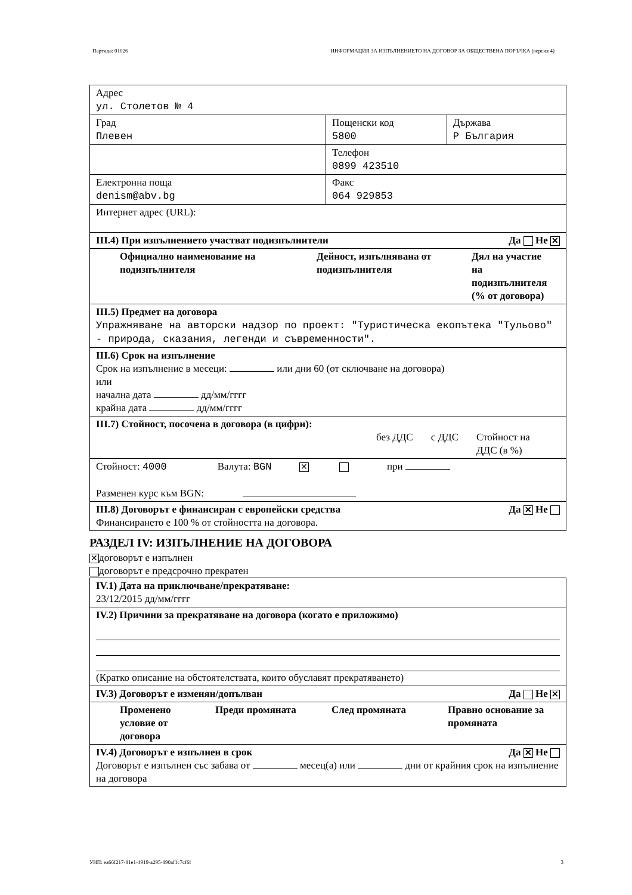Партида: 01026 ИНФОРМАЦИЯ ЗА ИЗПЪЛНЕНИЕТО НА ДОГОВОР ЗА ОБЩЕСТВЕНА ПОРЪЧКА (версия 4)
| Адрес ул. Столетов № 4 | | |
| Град Плевен | Пощенски код 5800 | Държава Р България |
| | Телефон 0899 423510 | |
| Електронна поща denism@abv.bg | Факс 064 929853 | |
| Интернет адрес (URL): | | |
| III.4) При изпълнението участват подизпълнители Да Не ✕ | | |
| Официално наименование на подизпълнителя Дейност, изпълнявана от подизпълнителя Дял на участие на подизпълнителя (% от договора) | | |
| III.5) Предмет на договора Упражняване на авторски надзор по проект: "Туристическа екопътека "Тульово" - природа, сказания, легенди и съвременности". | | |
| III.6) Срок на изпълнение Срок на изпълнение в месеци: или дни 60 (от сключване на договора) или начална дата дд/мм/гггг крайна дата дд/мм/гггг | | |
| III.7) Стойност, посочена в договора (в цифри): без ДДС с ДДС Стойност на ДДС (в %) | | |
| Стойност: 4000 Валута: BGN ✕ при Разменен курс към BGN: | | |
| III.8) Договорът е финансиран с европейски средства Да ✕ Не Финансирането е 100 % от стойността на договора. | | |
РАЗДЕЛ IV: ИЗПЪЛНЕНИЕ НА ДОГОВОРА
✕ договорът е изпълнен
договорът е предсрочно прекратен
| IV.1) Дата на приключване/прекратяване: 23/12/2015 дд/мм/гггг |
| IV.2) Причини за прекратяване на договора (когато е приложимо) (Кратко описание на обстоятелствата, които обуславят прекратяването) |
| IV.3) Договорът е изменян/допълван Да Не ✕ |
| Променено условие от договора Преди промяната След промяната Правно основание за промяната |
| IV.4) Договорът е изпълнен в срок Да ✕ Не Договорът е изпълнен със забава от месец(а) или дни от крайния срок на изпълнение на договора |
УНП: ea66f217-81e1-4919-a295-890af1c7cf6f 3